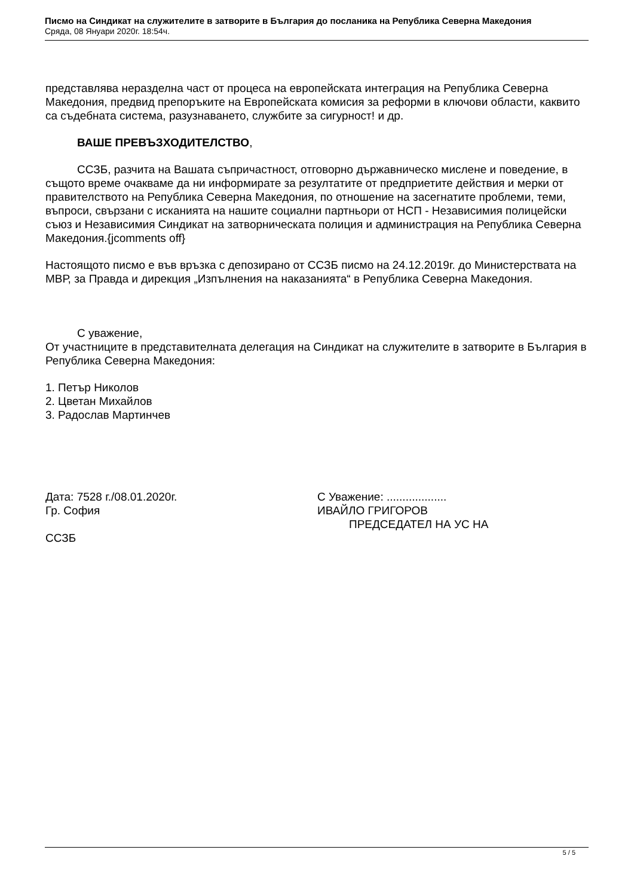Писмо на Синдикат на служителите в затворите в България до посланика на Република Северна Македония
Сряда, 08 Януари 2020г. 18:54ч.
представлява неразделна част от процеса на европейската интеграция на Република Северна Македония, предвид препоръките на Европейската комисия за реформи в ключови области, каквито са съдебната система, разузнаването, службите за сигурност! и др.
ВАШЕ ПРЕВЪЗХОДИТЕЛСТВО,
ССЗБ, разчита на Вашата съпричастност, отговорно държавническо мислене и поведение, в същото време очакваме да ни информирате за резултатите от предприетите действия и мерки от правителството на Република Северна Македония, по отношение на засегнатите проблеми, теми, въпроси, свързани с исканията на нашите социални партньори от НСП - Независимия полицейски съюз и Независимия Синдикат на затворническата полиция и администрация на Република Северна Македония.{jcomments off}
Настоящото писмо е във връзка с депозирано от ССЗБ писмо на 24.12.2019г. до Министерствата на МВР, за Правда и дирекция „Изпълнения на наказанията“ в Република Северна Македония.
С уважение,
От участниците в представителната делегация на Синдикат на служителите в затворите в България в Република Северна Македония:
1. Петър Николов
2. Цветан Михайлов
3. Радослав Мартинчев
Дата: 7528 г./08.01.2020г.
Гр. София
С Уважение: ...................
ИВАЙЛО ГРИГОРОВ
ПРЕДСЕДАТЕЛ НА УС НА
ССЗБ
5 / 5